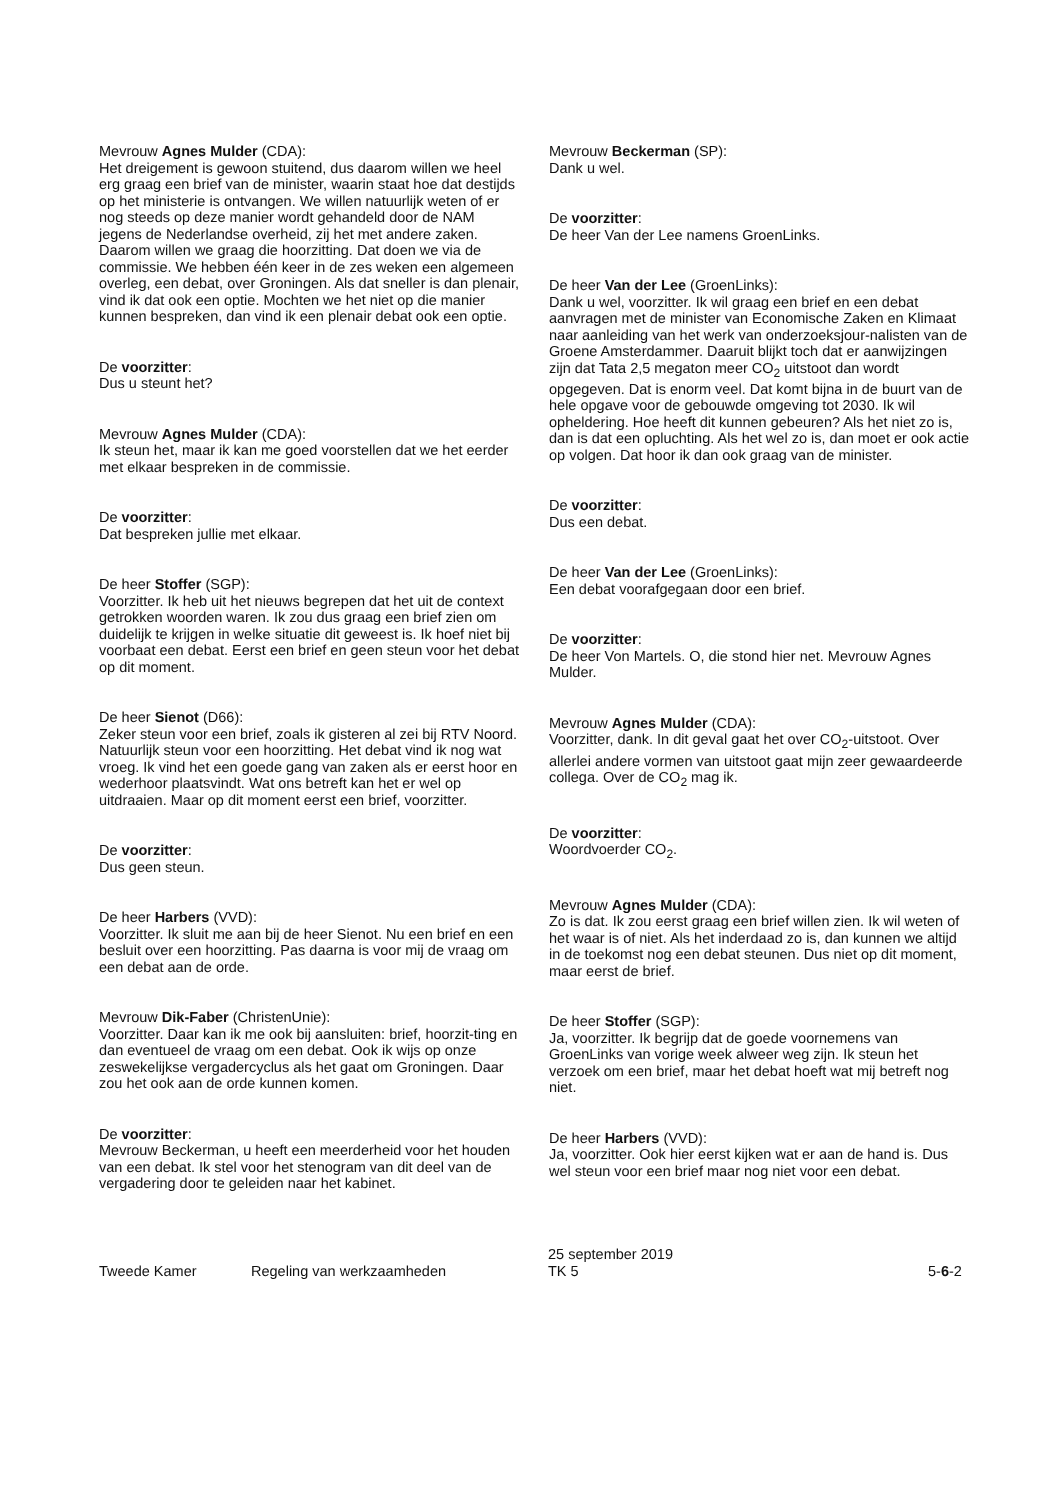Mevrouw Agnes Mulder (CDA):
Het dreigement is gewoon stuitend, dus daarom willen we heel erg graag een brief van de minister, waarin staat hoe dat destijds op het ministerie is ontvangen. We willen natuurlijk weten of er nog steeds op deze manier wordt gehandeld door de NAM jegens de Nederlandse overheid, zij het met andere zaken. Daarom willen we graag die hoorzitting. Dat doen we via de commissie. We hebben één keer in de zes weken een algemeen overleg, een debat, over Groningen. Als dat sneller is dan plenair, vind ik dat ook een optie. Mochten we het niet op die manier kunnen bespreken, dan vind ik een plenair debat ook een optie.
De voorzitter:
Dus u steunt het?
Mevrouw Agnes Mulder (CDA):
Ik steun het, maar ik kan me goed voorstellen dat we het eerder met elkaar bespreken in de commissie.
De voorzitter:
Dat bespreken jullie met elkaar.
De heer Stoffer (SGP):
Voorzitter. Ik heb uit het nieuws begrepen dat het uit de context getrokken woorden waren. Ik zou dus graag een brief zien om duidelijk te krijgen in welke situatie dit geweest is. Ik hoef niet bij voorbaat een debat. Eerst een brief en geen steun voor het debat op dit moment.
De heer Sienot (D66):
Zeker steun voor een brief, zoals ik gisteren al zei bij RTV Noord. Natuurlijk steun voor een hoorzitting. Het debat vind ik nog wat vroeg. Ik vind het een goede gang van zaken als er eerst hoor en wederhoor plaatsvindt. Wat ons betreft kan het er wel op uitdraaien. Maar op dit moment eerst een brief, voorzitter.
De voorzitter:
Dus geen steun.
De heer Harbers (VVD):
Voorzitter. Ik sluit me aan bij de heer Sienot. Nu een brief en een besluit over een hoorzitting. Pas daarna is voor mij de vraag om een debat aan de orde.
Mevrouw Dik-Faber (ChristenUnie):
Voorzitter. Daar kan ik me ook bij aansluiten: brief, hoorzit-ting en dan eventueel de vraag om een debat. Ook ik wijs op onze zeswekelijkse vergadercyclus als het gaat om Groningen. Daar zou het ook aan de orde kunnen komen.
De voorzitter:
Mevrouw Beckerman, u heeft een meerderheid voor het houden van een debat. Ik stel voor het stenogram van dit deel van de vergadering door te geleiden naar het kabinet.
Mevrouw Beckerman (SP):
Dank u wel.
De voorzitter:
De heer Van der Lee namens GroenLinks.
De heer Van der Lee (GroenLinks):
Dank u wel, voorzitter. Ik wil graag een brief en een debat aanvragen met de minister van Economische Zaken en Klimaat naar aanleiding van het werk van onderzoeksjour-nalisten van de Groene Amsterdammer. Daaruit blijkt toch dat er aanwijzingen zijn dat Tata 2,5 megaton meer CO<sub>2</sub> uitstoot dan wordt opgegeven. Dat is enorm veel. Dat komt bijna in de buurt van de hele opgave voor de gebouwde omgeving tot 2030. Ik wil opheldering. Hoe heeft dit kunnen gebeuren? Als het niet zo is, dan is dat een opluchting. Als het wel zo is, dan moet er ook actie op volgen. Dat hoor ik dan ook graag van de minister.
De voorzitter:
Dus een debat.
De heer Van der Lee (GroenLinks):
Een debat voorafgegaan door een brief.
De voorzitter:
De heer Von Martels. O, die stond hier net. Mevrouw Agnes Mulder.
Mevrouw Agnes Mulder (CDA):
Voorzitter, dank. In dit geval gaat het over CO<sub>2</sub>-uitstoot. Over allerlei andere vormen van uitstoot gaat mijn zeer gewaardeerde collega. Over de CO<sub>2</sub> mag ik.
De voorzitter:
Woordvoerder CO<sub>2</sub>.
Mevrouw Agnes Mulder (CDA):
Zo is dat. Ik zou eerst graag een brief willen zien. Ik wil weten of het waar is of niet. Als het inderdaad zo is, dan kunnen we altijd in de toekomst nog een debat steunen. Dus niet op dit moment, maar eerst de brief.
De heer Stoffer (SGP):
Ja, voorzitter. Ik begrijp dat de goede voornemens van GroenLinks van vorige week alweer weg zijn. Ik steun het verzoek om een brief, maar het debat hoeft wat mij betreft nog niet.
De heer Harbers (VVD):
Ja, voorzitter. Ook hier eerst kijken wat er aan de hand is. Dus wel steun voor een brief maar nog niet voor een debat.
Tweede Kamer Regeling van werkzaamheden
25 september 2019
TK 5
5-6-2